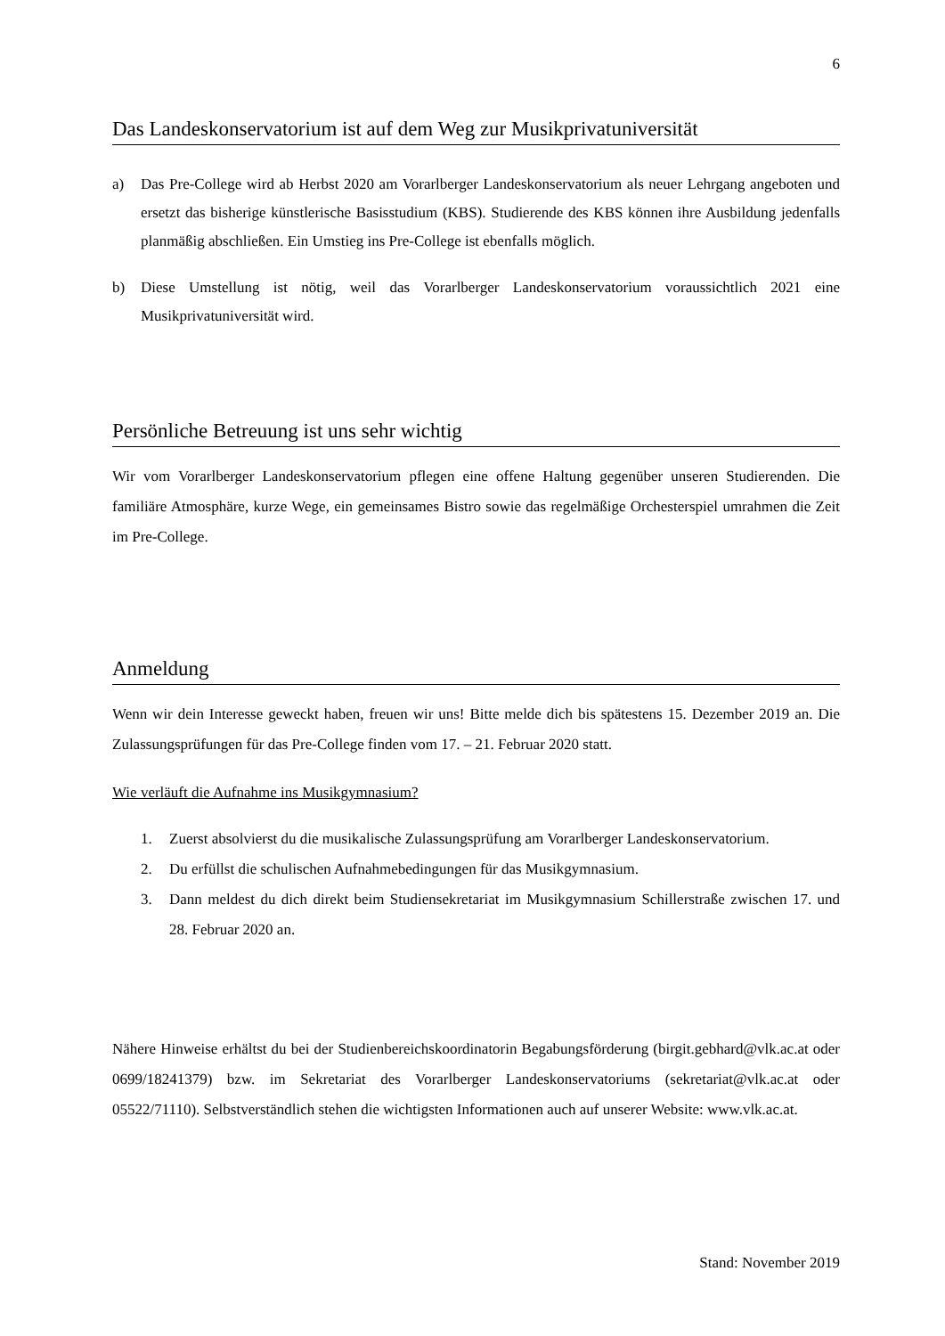6
Das Landeskonservatorium ist auf dem Weg zur Musikprivatuniversität
a) Das Pre-College wird ab Herbst 2020 am Vorarlberger Landeskonservatorium als neuer Lehrgang angeboten und ersetzt das bisherige künstlerische Basisstudium (KBS). Studierende des KBS können ihre Ausbildung jedenfalls planmäßig abschließen. Ein Umstieg ins Pre-College ist ebenfalls möglich.
b) Diese Umstellung ist nötig, weil das Vorarlberger Landeskonservatorium voraussichtlich 2021 eine Musikprivatuniversität wird.
Persönliche Betreuung ist uns sehr wichtig
Wir vom Vorarlberger Landeskonservatorium pflegen eine offene Haltung gegenüber unseren Studierenden. Die familiäre Atmosphäre, kurze Wege, ein gemeinsames Bistro sowie das regelmäßige Orchesterspiel umrahmen die Zeit im Pre-College.
Anmeldung
Wenn wir dein Interesse geweckt haben, freuen wir uns! Bitte melde dich bis spätestens 15. Dezember 2019 an. Die Zulassungsprüfungen für das Pre-College finden vom 17. – 21. Februar 2020 statt.
Wie verläuft die Aufnahme ins Musikgymnasium?
1. Zuerst absolvierst du die musikalische Zulassungsprüfung am Vorarlberger Landeskonservatorium.
2. Du erfüllst die schulischen Aufnahmebedingungen für das Musikgymnasium.
3. Dann meldest du dich direkt beim Studiensekretariat im Musikgymnasium Schillerstraße zwischen 17. und 28. Februar 2020 an.
Nähere Hinweise erhältst du bei der Studienbereichskoordinatorin Begabungsförderung (birgit.gebhard@vlk.ac.at oder 0699/18241379) bzw. im Sekretariat des Vorarlberger Landeskonservatoriums (sekretariat@vlk.ac.at oder 05522/71110). Selbstverständlich stehen die wichtigsten Informationen auch auf unserer Website: www.vlk.ac.at.
Stand: November 2019